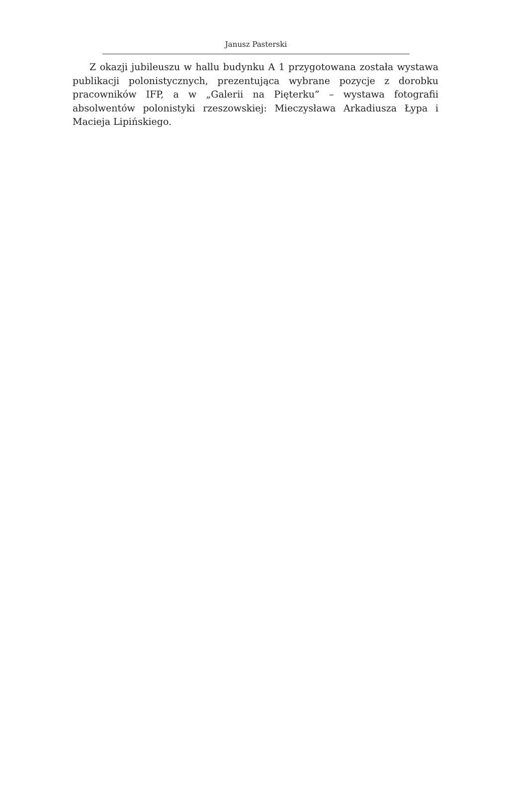Janusz Pasterski
Z okazji jubileuszu w hallu budynku A 1 przygotowana została wystawa publikacji polonistycznych, prezentująca wybrane pozycje z dorobku pracowników IFP, a w „Galerii na Pięterku” – wystawa fotografii absolwentów polonistyki rzeszowskiej: Mieczysława Arkadiusza Łypa i Macieja Lipińskiego.